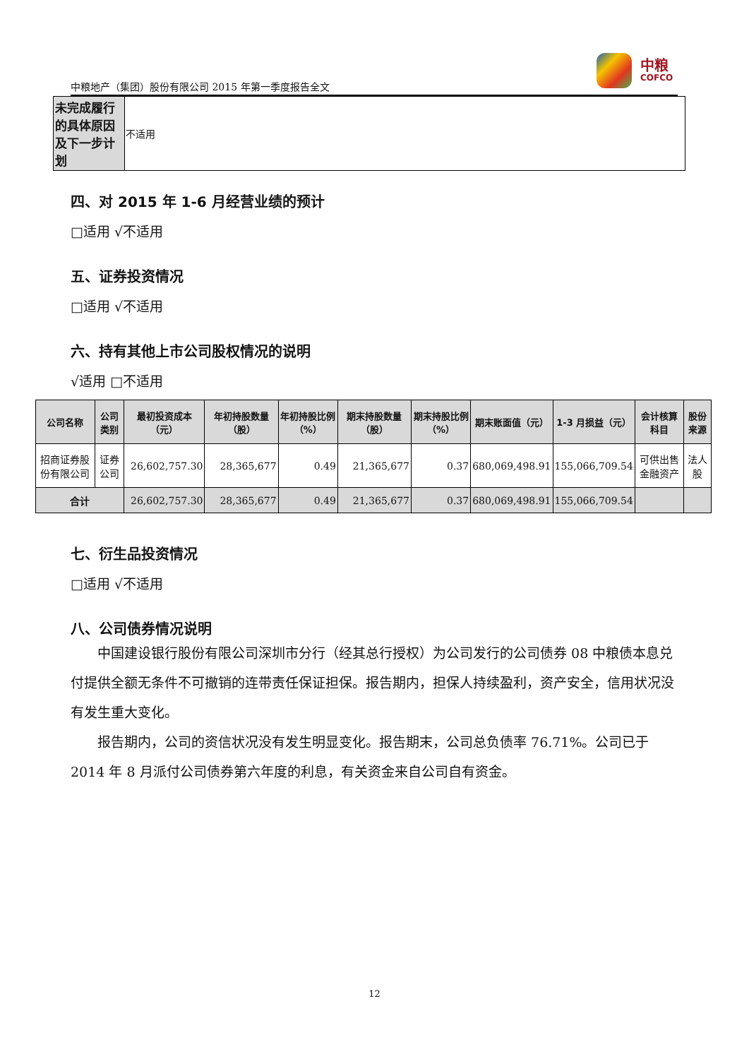中粮
COFCO
中粮地产（集团）股份有限公司 2015 年第一季度报告全文
| 未完成履行的具体原因及下一步计划 | 不适用 |
四、对 2015 年 1-6 月经营业绩的预计
□适用 √不适用
五、证券投资情况
□适用 √不适用
六、持有其他上市公司股权情况的说明
√适用 □不适用
| 公司名称 | 公司类别 | 最初投资成本（元） | 年初持股数量（股） | 年初持股比例（%） | 期末持股数量（股） | 期末持股比例（%） | 期末账面值（元） | 1-3 月损益（元） | 会计核算科目 | 股份来源 |
| --- | --- | --- | --- | --- | --- | --- | --- | --- | --- | --- |
| 招商证券股份有限公司 | 证券公司 | 26,602,757.30 | 28,365,677 | 0.49 | 21,365,677 | 0.37 | 680,069,498.91 | 155,066,709.54 | 可供出售金融资产 | 法人股 |
| 合计 | | 26,602,757.30 | 28,365,677 | 0.49 | 21,365,677 | 0.37 | 680,069,498.91 | 155,066,709.54 | | |
七、衍生品投资情况
□适用 √不适用
八、公司债券情况说明
中国建设银行股份有限公司深圳市分行（经其总行授权）为公司发行的公司债券 08 中粮债本息兑付提供全额无条件不可撤销的连带责任保证担保。报告期内，担保人持续盈利，资产安全，信用状况没有发生重大变化。
报告期内，公司的资信状况没有发生明显变化。报告期末，公司总负债率 76.71%。公司已于 2014 年 8 月派付公司债券第六年度的利息，有关资金来自公司自有资金。
12